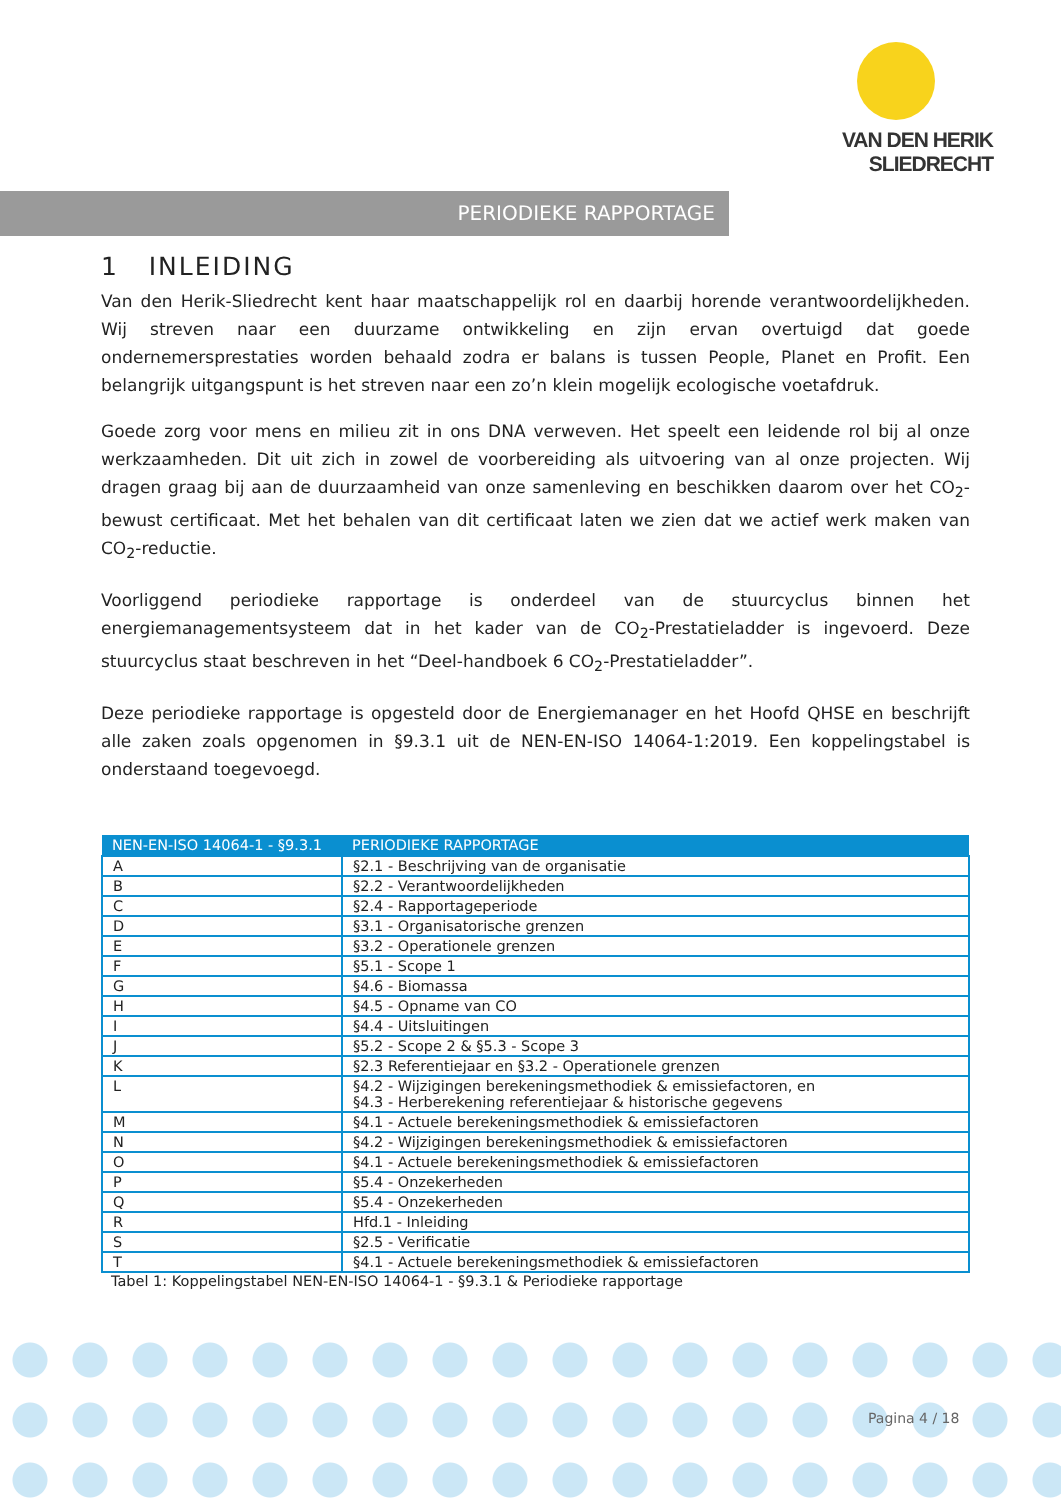VAN DEN HERIK
SLIEDRECHT
PERIODIEKE RAPPORTAGE
1 INLEIDING
Van den Herik-Sliedrecht kent haar maatschappelijk rol en daarbij horende verantwoordelijkheden. Wij streven naar een duurzame ontwikkeling en zijn ervan overtuigd dat goede ondernemersprestaties worden behaald zodra er balans is tussen People, Planet en Profit. Een belangrijk uitgangspunt is het streven naar een zo’n klein mogelijk ecologische voetafdruk.
Goede zorg voor mens en milieu zit in ons DNA verweven. Het speelt een leidende rol bij al onze werkzaamheden. Dit uit zich in zowel de voorbereiding als uitvoering van al onze projecten. Wij dragen graag bij aan de duurzaamheid van onze samenleving en beschikken daarom over het CO<sub>2</sub>-bewust certificaat. Met het behalen van dit certificaat laten we zien dat we actief werk maken van CO<sub>2</sub>-reductie.
Voorliggend periodieke rapportage is onderdeel van de stuurcyclus binnen het energiemanagementsysteem dat in het kader van de CO<sub>2</sub>-Prestatieladder is ingevoerd. Deze stuurcyclus staat beschreven in het “Deel-handboek 6 CO<sub>2</sub>-Prestatieladder”.
Deze periodieke rapportage is opgesteld door de Energiemanager en het Hoofd QHSE en beschrijft alle zaken zoals opgenomen in §9.3.1 uit de NEN-EN-ISO 14064-1:2019. Een koppelingstabel is onderstaand toegevoegd.
| NEN-EN-ISO 14064-1 - §9.3.1 | PERIODIEKE RAPPORTAGE |
| --- | --- |
| A | §2.1 - Beschrijving van de organisatie |
| B | §2.2 - Verantwoordelijkheden |
| C | §2.4 - Rapportageperiode |
| D | §3.1 - Organisatorische grenzen |
| E | §3.2 - Operationele grenzen |
| F | §5.1 - Scope 1 |
| G | §4.6 - Biomassa |
| H | §4.5 - Opname van CO |
| I | §4.4 - Uitsluitingen |
| J | §5.2 - Scope 2 & §5.3 - Scope 3 |
| K | §2.3 Referentiejaar en §3.2 - Operationele grenzen |
| L | §4.2 - Wijzigingen berekeningsmethodiek & emissiefactoren, en §4.3 - Herberekening referentiejaar & historische gegevens |
| M | §4.1 - Actuele berekeningsmethodiek & emissiefactoren |
| N | §4.2 - Wijzigingen berekeningsmethodiek & emissiefactoren |
| O | §4.1 - Actuele berekeningsmethodiek & emissiefactoren |
| P | §5.4 - Onzekerheden |
| Q | §5.4 - Onzekerheden |
| R | Hfd.1 - Inleiding |
| S | §2.5 - Verificatie |
| T | §4.1 - Actuele berekeningsmethodiek & emissiefactoren |
Tabel 1: Koppelingstabel NEN-EN-ISO 14064-1 - §9.3.1 & Periodieke rapportage
Pagina 4 / 18